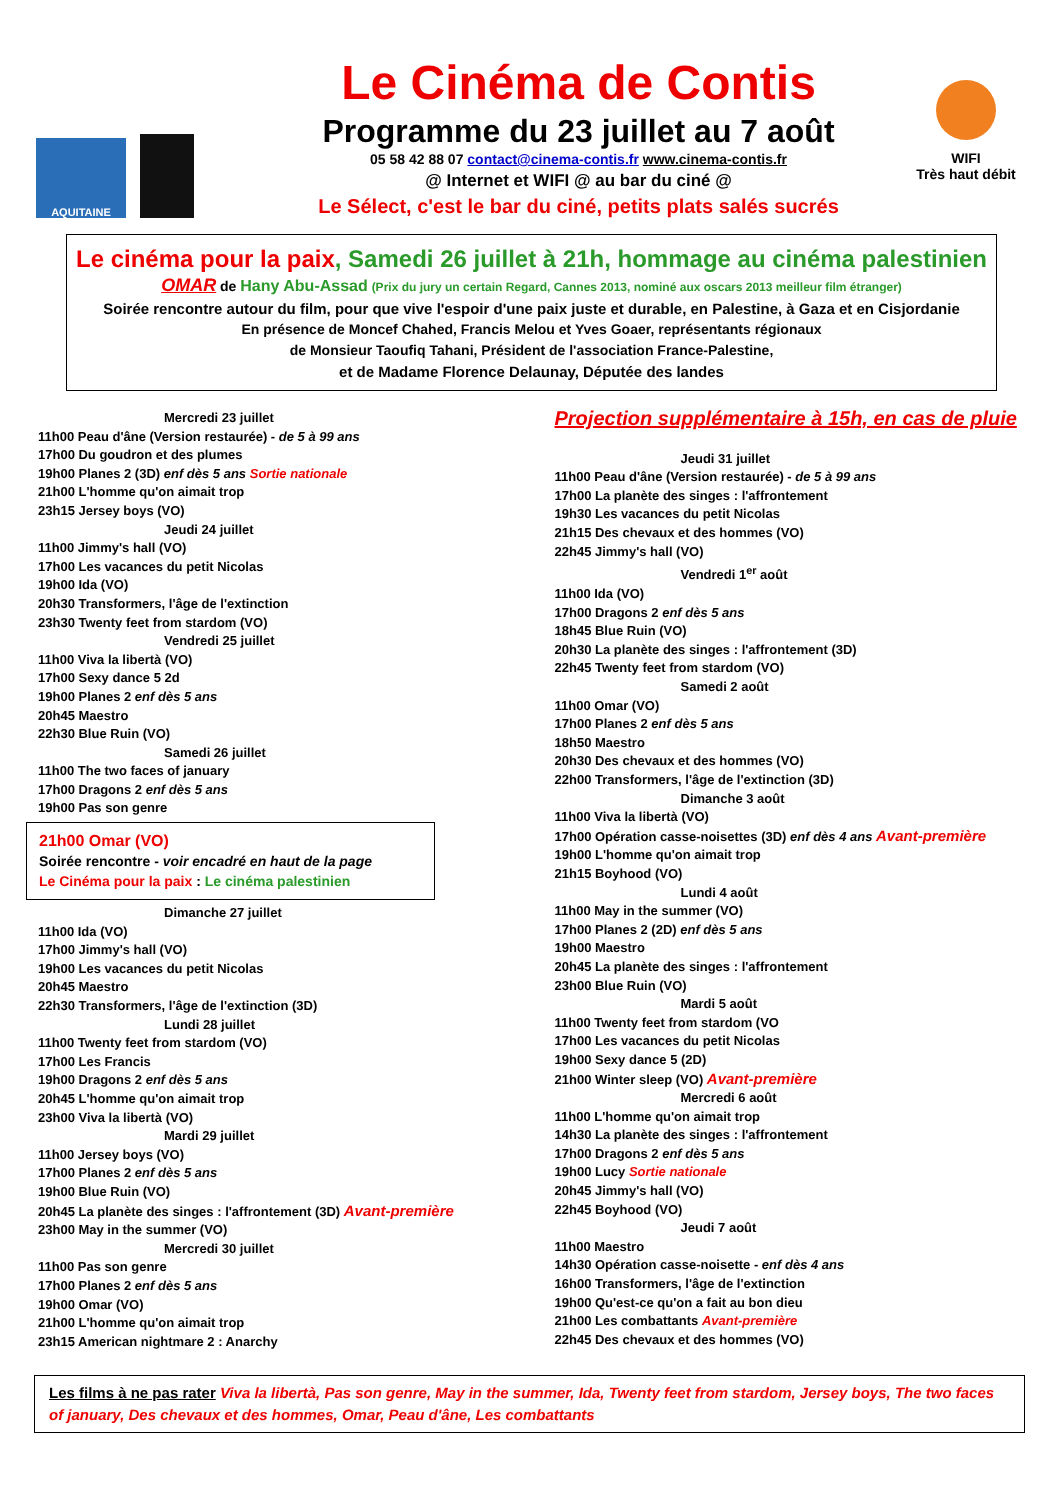AQUITAINE
Le Cinéma de Contis
Programme du 23 juillet au 7 août
05 58 42 88 07 contact@cinema-contis.fr www.cinema-contis.fr
@ Internet et WIFI @ au bar du ciné @
Le Sélect, c'est le bar du ciné, petits plats salés sucrés
WIFI
Très haut débit
Le cinéma pour la paix, Samedi 26 juillet à 21h, hommage au cinéma palestinien
OMAR de Hany Abu-Assad (Prix du jury un certain Regard, Cannes 2013, nominé aux oscars 2013 meilleur film étranger)
Soirée rencontre autour du film, pour que vive l'espoir d'une paix juste et durable, en Palestine, à Gaza et en Cisjordanie
En présence de Moncef Chahed, Francis Melou et Yves Goaer, représentants régionaux
de Monsieur Taoufiq Tahani, Président de l'association France-Palestine,
et de Madame Florence Delaunay, Députée des landes
Mercredi 23 juillet
11h00 Peau d'âne (Version restaurée) - de 5 à 99 ans
17h00 Du goudron et des plumes
19h00 Planes 2 (3D) enf dès 5 ans Sortie nationale
21h00 L'homme qu'on aimait trop
23h15 Jersey boys (VO)
Jeudi 24 juillet
11h00 Jimmy's hall (VO)
17h00 Les vacances du petit Nicolas
19h00 Ida (VO)
20h30 Transformers, l'âge de l'extinction
23h30 Twenty feet from stardom (VO)
Vendredi 25 juillet
11h00 Viva la libertà (VO)
17h00 Sexy dance 5 2d
19h00 Planes 2 enf dès 5 ans
20h45 Maestro
22h30 Blue Ruin (VO)
Samedi 26 juillet
11h00 The two faces of january
17h00 Dragons 2 enf dès 5 ans
19h00 Pas son genre
21h00 Omar (VO)
Soirée rencontre - voir encadré en haut de la page
Le Cinéma pour la paix : Le cinéma palestinien
Dimanche 27 juillet
11h00 Ida (VO)
17h00 Jimmy's hall (VO)
19h00 Les vacances du petit Nicolas
20h45 Maestro
22h30 Transformers, l'âge de l'extinction (3D)
Lundi 28 juillet
11h00 Twenty feet from stardom (VO)
17h00 Les Francis
19h00 Dragons 2 enf dès 5 ans
20h45 L'homme qu'on aimait trop
23h00 Viva la libertà (VO)
Mardi 29 juillet
11h00 Jersey boys (VO)
17h00 Planes 2 enf dès 5 ans
19h00 Blue Ruin (VO)
20h45 La planète des singes : l'affrontement (3D) Avant-première
23h00 May in the summer (VO)
Mercredi 30 juillet
11h00 Pas son genre
17h00 Planes 2 enf dès 5 ans
19h00 Omar (VO)
21h00 L'homme qu'on aimait trop
23h15 American nightmare 2 : Anarchy
Projection supplémentaire à 15h, en cas de pluie
Jeudi 31 juillet
11h00 Peau d'âne (Version restaurée) - de 5 à 99 ans
17h00 La planète des singes : l'affrontement
19h30 Les vacances du petit Nicolas
21h15 Des chevaux et des hommes (VO)
22h45 Jimmy's hall (VO)
Vendredi 1<sup>er</sup> août
11h00 Ida (VO)
17h00 Dragons 2 enf dès 5 ans
18h45 Blue Ruin (VO)
20h30 La planète des singes : l'affrontement (3D)
22h45 Twenty feet from stardom (VO)
Samedi 2 août
11h00 Omar (VO)
17h00 Planes 2 enf dès 5 ans
18h50 Maestro
20h30 Des chevaux et des hommes (VO)
22h00 Transformers, l'âge de l'extinction (3D)
Dimanche 3 août
11h00 Viva la libertà (VO)
17h00 Opération casse-noisettes (3D) enf dès 4 ans Avant-première
19h00 L'homme qu'on aimait trop
21h15 Boyhood (VO)
Lundi 4 août
11h00 May in the summer (VO)
17h00 Planes 2 (2D) enf dès 5 ans
19h00 Maestro
20h45 La planète des singes : l'affrontement
23h00 Blue Ruin (VO)
Mardi 5 août
11h00 Twenty feet from stardom (VO
17h00 Les vacances du petit Nicolas
19h00 Sexy dance 5 (2D)
21h00 Winter sleep (VO) Avant-première
Mercredi 6 août
11h00 L'homme qu'on aimait trop
14h30 La planète des singes : l'affrontement
17h00 Dragons 2 enf dès 5 ans
19h00 Lucy Sortie nationale
20h45 Jimmy's hall (VO)
22h45 Boyhood (VO)
Jeudi 7 août
11h00 Maestro
14h30 Opération casse-noisette - enf dès 4 ans
16h00 Transformers, l'âge de l'extinction
19h00 Qu'est-ce qu'on a fait au bon dieu
21h00 Les combattants Avant-première
22h45 Des chevaux et des hommes (VO)
Les films à ne pas rater Viva la libertà, Pas son genre, May in the summer, Ida, Twenty feet from stardom, Jersey boys, The two faces of january, Des chevaux et des hommes, Omar, Peau d'âne, Les combattants